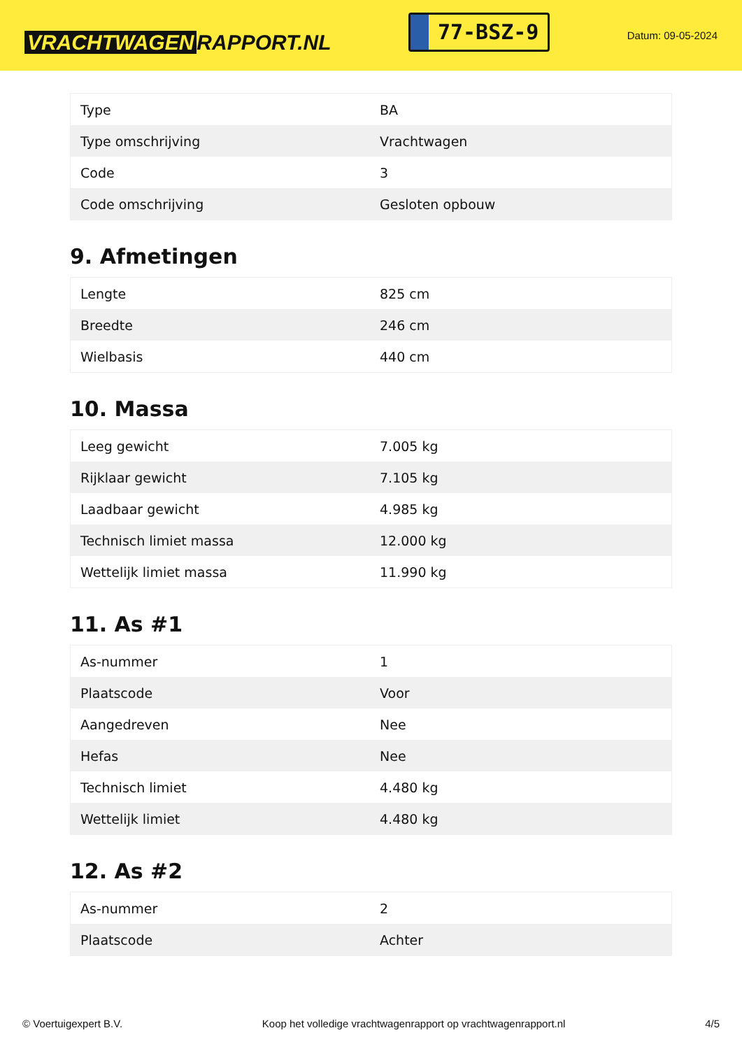VRACHTWAGEN RAPPORT.NL
77-BSZ-9
Datum: 09-05-2024
| Type | BA |
| Type omschrijving | Vrachtwagen |
| Code | 3 |
| Code omschrijving | Gesloten opbouw |
9. Afmetingen
| Lengte | 825 cm |
| Breedte | 246 cm |
| Wielbasis | 440 cm |
10. Massa
| Leeg gewicht | 7.005 kg |
| Rijklaar gewicht | 7.105 kg |
| Laadbaar gewicht | 4.985 kg |
| Technisch limiet massa | 12.000 kg |
| Wettelijk limiet massa | 11.990 kg |
11. As #1
| As-nummer | 1 |
| Plaatscode | Voor |
| Aangedreven | Nee |
| Hefas | Nee |
| Technisch limiet | 4.480 kg |
| Wettelijk limiet | 4.480 kg |
12. As #2
| As-nummer | 2 |
| Plaatscode | Achter |
© Voertuigexpert B.V. Koop het volledige vrachtwagenrapport op vrachtwagenrapport.nl 4/5